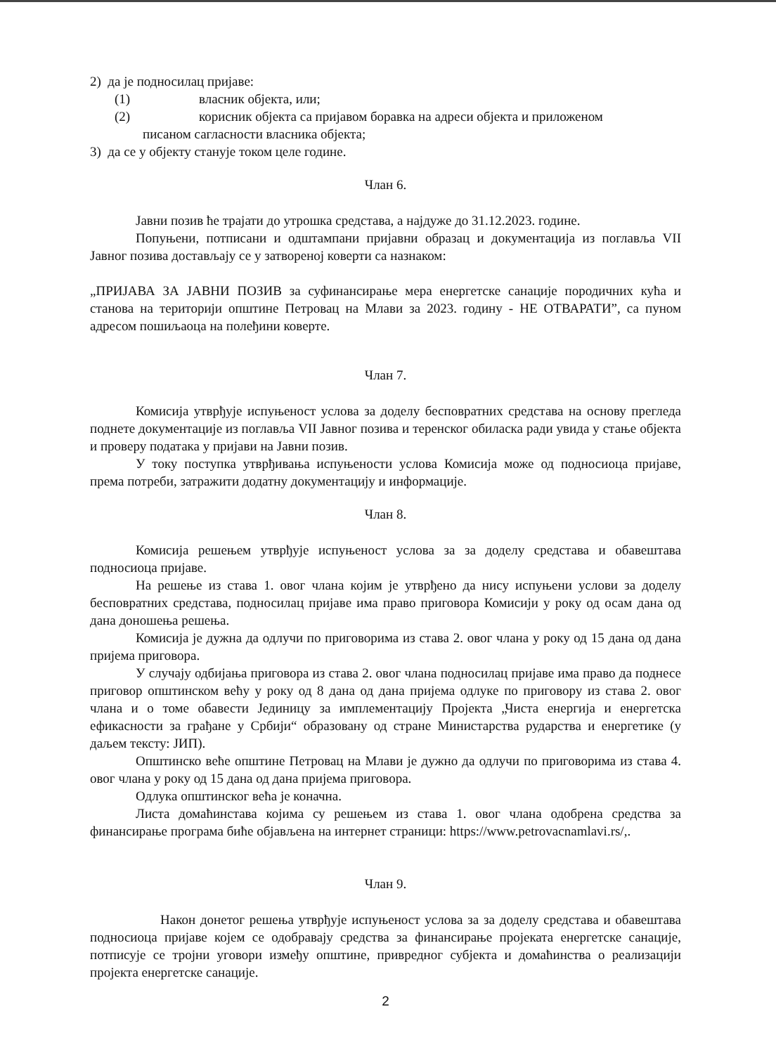2) да је подносилац пријаве:
(1) власник објекта, или;
(2) корисник објекта са пријавом боравка на адреси објекта и приложеном
писаном сагласности власника објекта;
3) да се у објекту станује током целе године.
Члан 6.
Јавни позив ће трајати до утрошка средстава, а најдуже до 31.12.2023. године.
Попуњени, потписани и одштампани пријавни образац и документација из поглавља VII Јавног позива достављају се у затвореној коверти са назнаком:
„ПРИЈАВА ЗА ЈАВНИ ПОЗИВ за суфинансирање мера енергетске санације породичних кућа и станова на територији општине Петровац на Млави за 2023. годину - НЕ ОТВАРАТИ”, са пуном адресом пошиљаоца на полеђини коверте.
Члан 7.
Комисија утврђује испуњеност услова за доделу бесповратних средстава на основу прегледа поднете документације из поглавља VII Јавног позива и теренског обиласка ради увида у стање објекта и проверу података у пријави на Јавни позив.
У току поступка утврђивања испуњености услова Комисија може од подносиоца пријаве, према потреби, затражити додатну документацију и информације.
Члан 8.
Комисија решењем утврђује испуњеност услова за за доделу средстава и обавештава подносиоца пријаве.
На решење из става 1. овог члана којим је утврђено да нису испуњени услови за доделу бесповратних средстава, подносилац пријаве има право приговора Комисији у року од осам дана од дана доношења решења.
Комисија је дужна да одлучи по приговорима из става 2. овог члана у року од 15 дана од дана пријема приговора.
У случају одбијања приговора из става 2. овог члана подносилац пријаве има право да поднесе приговор општинском већу у року од 8 дана од дана пријема одлуке по приговору из става 2. овог члана и о томе обавести Јединицу за имплементацију Пројекта „Чиста енергија и енергетска ефикасности за грађане у Србији“ образовану од стране Министарства рударства и енергетике (у даљем тексту: ЈИП).
Општинско веће општине Петровац на Млави је дужно да одлучи по приговорима из става 4. овог члана у року од 15 дана од дана пријема приговора.
Одлука општинског већа је коначна.
Листа домаћинстава којима су решењем из става 1. овог члана одобрена средства за финансирање програма биће објављена на интернет страници: https://www.petrovacnamlavi.rs/,.
Члан 9.
Након донетог решења утврђује испуњеност услова за за доделу средстава и обавештава подносиоца пријаве којем се одобравају средства за финансирање пројеката енергетске санације, потписује се тројни уговори између општине, привредног субјекта и домаћинства о реализацији пројекта енергетске санације.
2